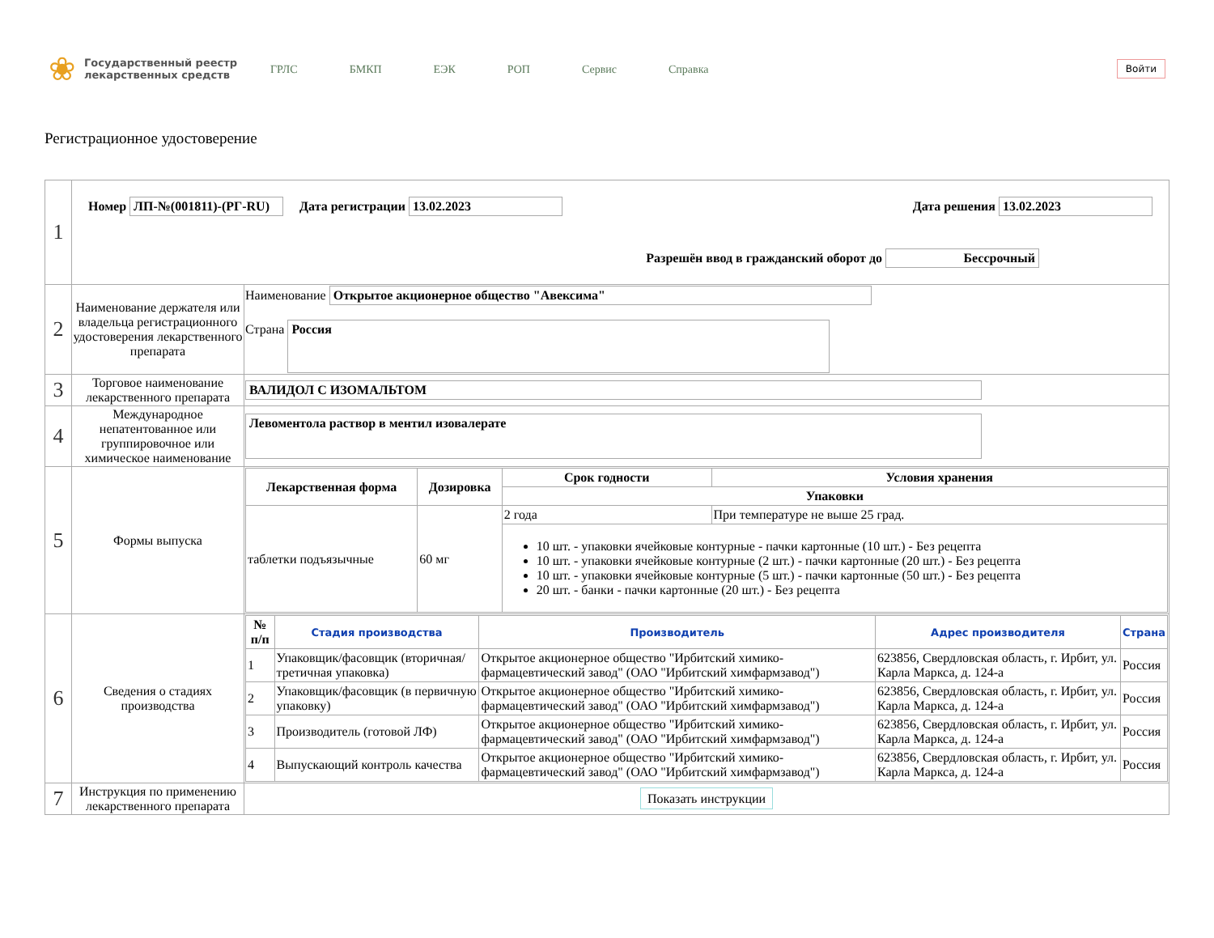❀
Государственный реестр лекарственных средств
ГРЛС БМКП ЕЭК РОП Сервис Справка
Войти
Регистрационное удостоверение
| 1 | Номер ЛП-№(001811)-(РГ-RU) Дата регистрации 13.02.2023 Дата решения 13.02.2023 Разрешён ввод в гражданский оборот до Бессрочный | |
| 2 | Наименование держателя или владельца регистрационного удостоверения лекарственного препарата | Наименование Открытое акционерное общество "Авексима" Страна Россия |
| 3 | Торговое наименование лекарственного препарата | ВАЛИДОЛ С ИЗОМАЛЬТОМ |
| 4 | Международное непатентованное или группировочное или химическое наименование | Левоментола раствор в ментил изовалерате |
| 5 | Формы выпуска | / Лекарственная форма / Дозировка / Срок годности / Условия хранения / / --- / --- / --- / --- / / / / Упаковки / / / таблетки подъязычные / 60 мг / 2 года / При температуре не выше 25 град. / / / / 10 шт. - упаковки ячейковые контурные - пачки картонные (10 шт.) - Без рецепта 10 шт. - упаковки ячейковые контурные (2 шт.) - пачки картонные (20 шт.) - Без рецепта 10 шт. - упаковки ячейковые контурные (5 шт.) - пачки картонные (50 шт.) - Без рецепта 20 шт. - банки - пачки картонные (20 шт.) - Без рецепта / / |
| 6 | Сведения о стадиях производства | / № п/п / Стадия производства / Производитель / Адрес производителя / Страна / / --- / --- / --- / --- / --- / / 1 / Упаковщик/фасовщик (вторичная/третичная упаковка) / Открытое акционерное общество "Ирбитский химико-фармацевтический завод" (ОАО "Ирбитский химфармзавод") / 623856, Свердловская область, г. Ирбит, ул. Карла Маркса, д. 124-а / Россия / / 2 / Упаковщик/фасовщик (в первичную упаковку) / Открытое акционерное общество "Ирбитский химико-фармацевтический завод" (ОАО "Ирбитский химфармзавод") / 623856, Свердловская область, г. Ирбит, ул. Карла Маркса, д. 124-а / Россия / / 3 / Производитель (готовой ЛФ) / Открытое акционерное общество "Ирбитский химико-фармацевтический завод" (ОАО "Ирбитский химфармзавод") / 623856, Свердловская область, г. Ирбит, ул. Карла Маркса, д. 124-а / Россия / / 4 / Выпускающий контроль качества / Открытое акционерное общество "Ирбитский химико-фармацевтический завод" (ОАО "Ирбитский химфармзавод") / 623856, Свердловская область, г. Ирбит, ул. Карла Маркса, д. 124-а / Россия / |
| 7 | Инструкция по применению лекарственного препарата | Показать инструкции |